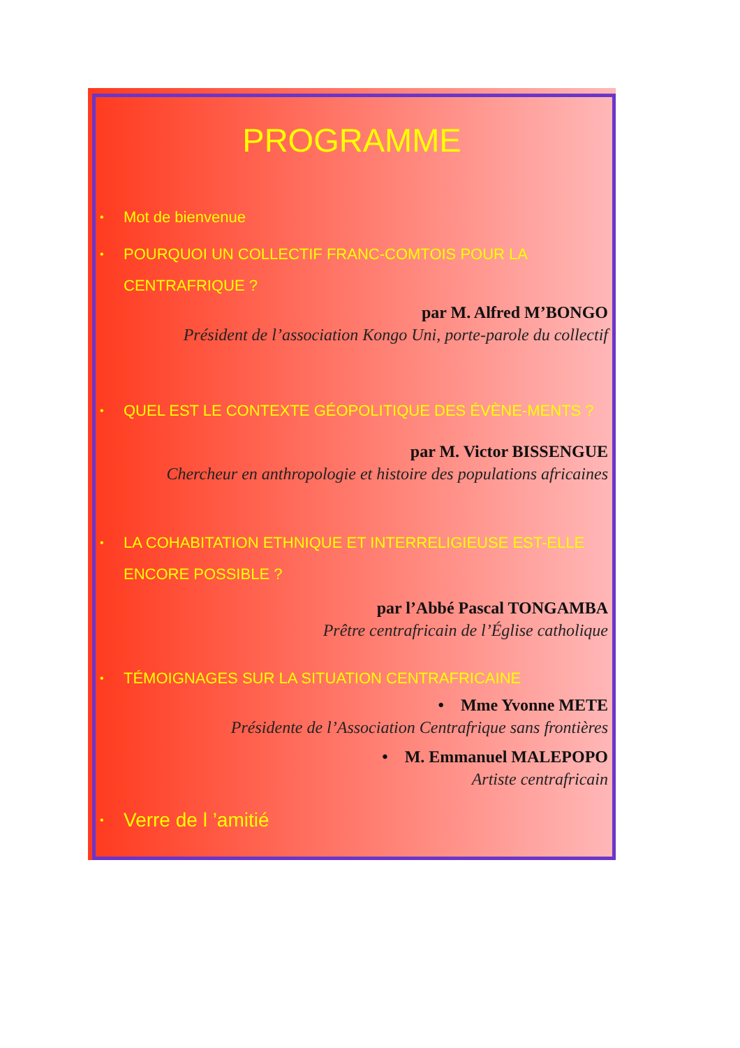PROGRAMME
• Mot de bienvenue
• POURQUOI UN COLLECTIF FRANC-COMTOIS POUR LA CENTRAFRIQUE ?
par M. Alfred M’BONGO
Président de l’association Kongo Uni, porte-parole du collectif
• QUEL EST LE CONTEXTE GÉOPOLITIQUE DES ÉVÈNE-MENTS ?
par M. Victor BISSENGUE
Chercheur en anthropologie et histoire des populations africaines
• LA COHABITATION ETHNIQUE ET INTERRELIGIEUSE EST-ELLE ENCORE POSSIBLE ?
par l’Abbé Pascal TONGAMBA
Prêtre centrafricain de l’Église catholique
• TÉMOIGNAGES SUR LA SITUATION CENTRAFRICAINE
• Mme Yvonne METE
Présidente de l’Association Centrafrique sans frontières
• M. Emmanuel MALEPOPO
Artiste centrafricain
• Verre de l ’amitié